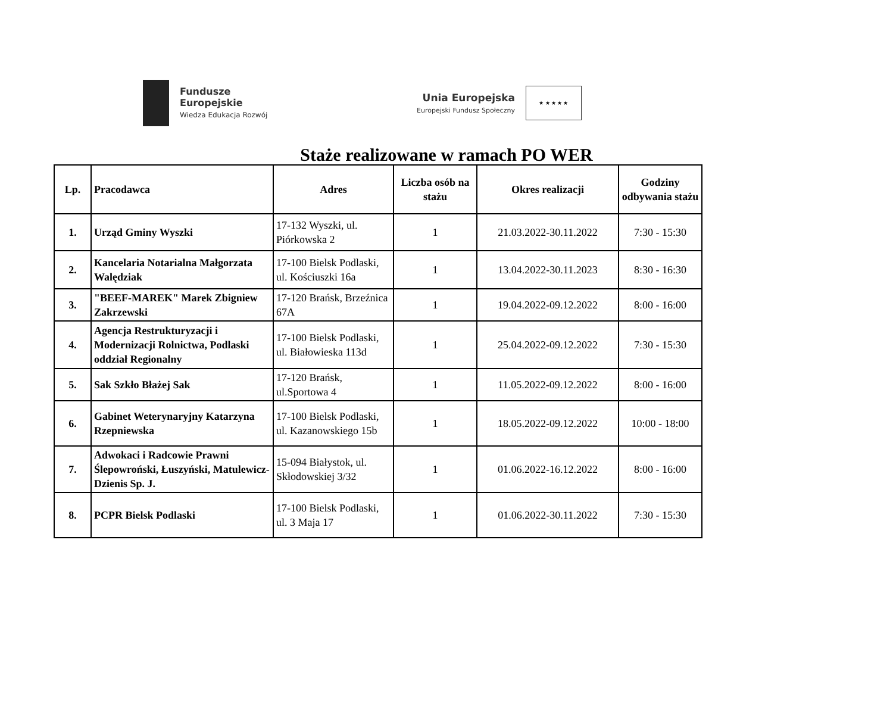Fundusze
Europejskie
Wiedza Edukacja Rozwój
Unia Europejska
Europejski Fundusz Społeczny
★ ★ ★ ★ ★
Staże realizowane w ramach PO WER
| Lp. | Pracodawca | Adres | Liczba osób na stażu | Okres realizacji | Godziny odbywania stażu |
| --- | --- | --- | --- | --- | --- |
| 1. | Urząd Gminy Wyszki | 17-132 Wyszki, ul. Piórkowska 2 | 1 | 21.03.2022-30.11.2022 | 7:30 - 15:30 |
| 2. | Kancelaria Notarialna Małgorzata Walędziak | 17-100 Bielsk Podlaski, ul. Kościuszki 16a | 1 | 13.04.2022-30.11.2023 | 8:30 - 16:30 |
| 3. | "BEEF-MAREK" Marek Zbigniew Zakrzewski | 17-120 Brańsk, Brzeźnica 67A | 1 | 19.04.2022-09.12.2022 | 8:00 - 16:00 |
| 4. | Agencja Restrukturyzacji i Modernizacji Rolnictwa, Podlaski oddział Regionalny | 17-100 Bielsk Podlaski, ul. Białowieska 113d | 1 | 25.04.2022-09.12.2022 | 7:30 - 15:30 |
| 5. | Sak Szkło Błażej Sak | 17-120 Brańsk, ul.Sportowa 4 | 1 | 11.05.2022-09.12.2022 | 8:00 - 16:00 |
| 6. | Gabinet Weterynaryjny Katarzyna Rzepniewska | 17-100 Bielsk Podlaski, ul. Kazanowskiego 15b | 1 | 18.05.2022-09.12.2022 | 10:00 - 18:00 |
| 7. | Adwokaci i Radcowie Prawni Ślepowroński, Łuszyński, Matulewicz-Dzienis Sp. J. | 15-094 Białystok, ul. Skłodowskiej 3/32 | 1 | 01.06.2022-16.12.2022 | 8:00 - 16:00 |
| 8. | PCPR Bielsk Podlaski | 17-100 Bielsk Podlaski, ul. 3 Maja 17 | 1 | 01.06.2022-30.11.2022 | 7:30 - 15:30 |